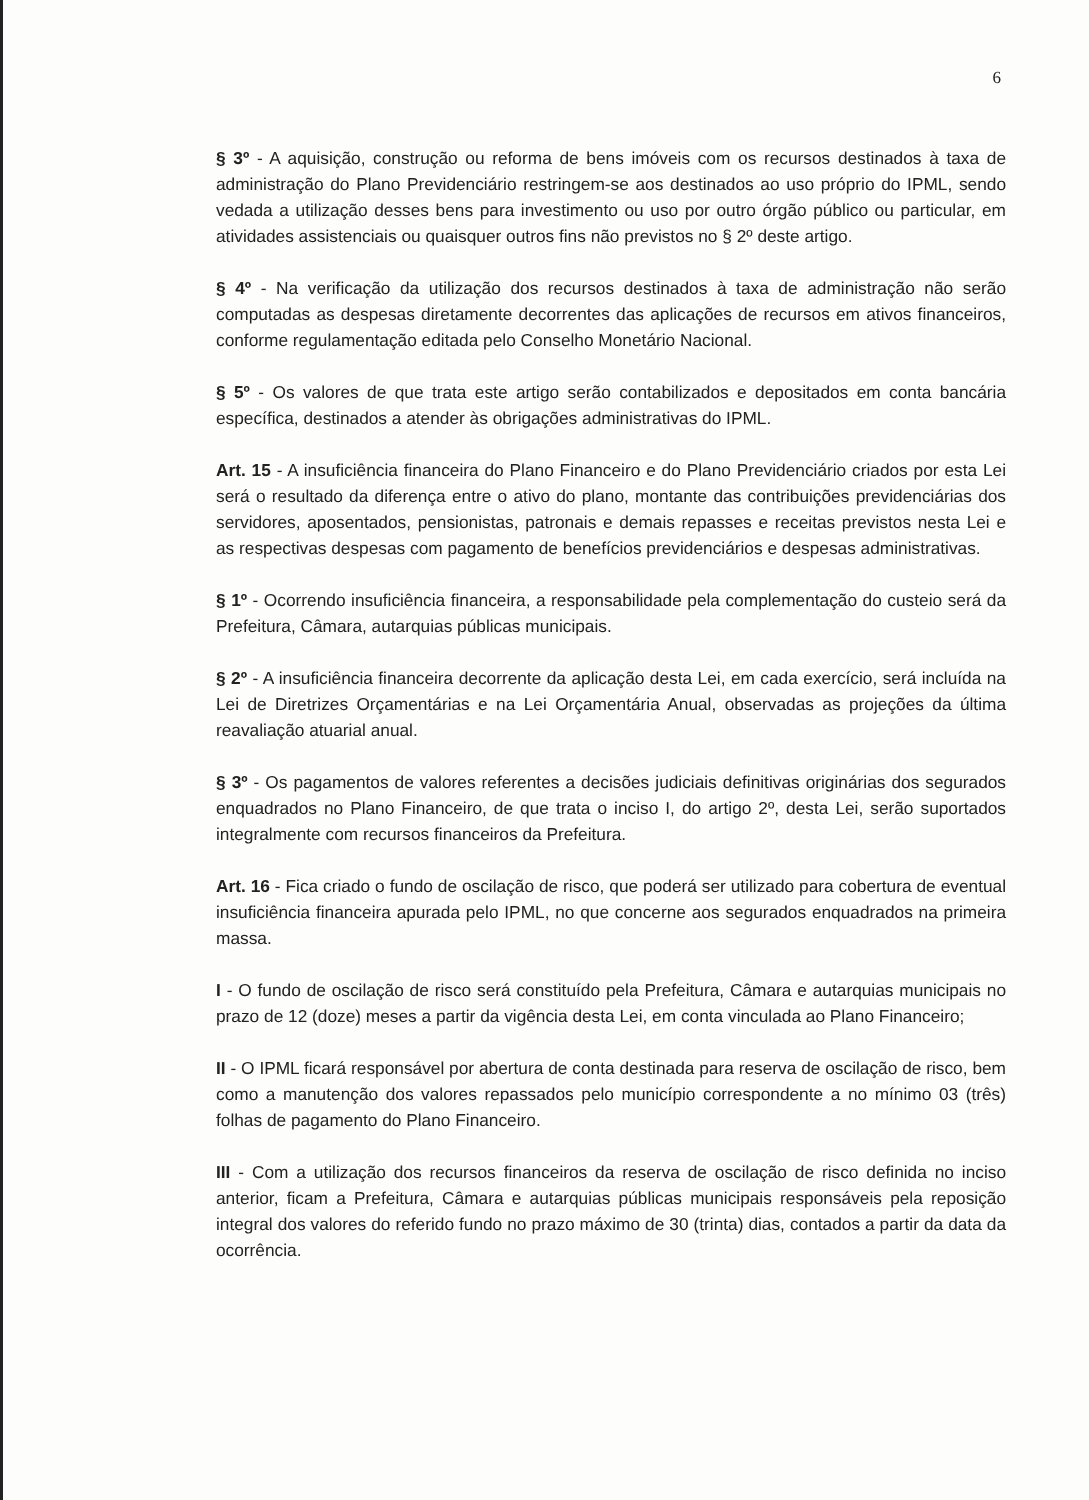6
§ 3º - A aquisição, construção ou reforma de bens imóveis com os recursos destinados à taxa de administração do Plano Previdenciário restringem-se aos destinados ao uso próprio do IPML, sendo vedada a utilização desses bens para investimento ou uso por outro órgão público ou particular, em atividades assistenciais ou quaisquer outros fins não previstos no § 2º deste artigo.
§ 4º - Na verificação da utilização dos recursos destinados à taxa de administração não serão computadas as despesas diretamente decorrentes das aplicações de recursos em ativos financeiros, conforme regulamentação editada pelo Conselho Monetário Nacional.
§ 5º - Os valores de que trata este artigo serão contabilizados e depositados em conta bancária específica, destinados a atender às obrigações administrativas do IPML.
Art. 15 - A insuficiência financeira do Plano Financeiro e do Plano Previdenciário criados por esta Lei será o resultado da diferença entre o ativo do plano, montante das contribuições previdenciárias dos servidores, aposentados, pensionistas, patronais e demais repasses e receitas previstos nesta Lei e as respectivas despesas com pagamento de benefícios previdenciários e despesas administrativas.
§ 1º - Ocorrendo insuficiência financeira, a responsabilidade pela complementação do custeio será da Prefeitura, Câmara, autarquias públicas municipais.
§ 2º - A insuficiência financeira decorrente da aplicação desta Lei, em cada exercício, será incluída na Lei de Diretrizes Orçamentárias e na Lei Orçamentária Anual, observadas as projeções da última reavaliação atuarial anual.
§ 3º - Os pagamentos de valores referentes a decisões judiciais definitivas originárias dos segurados enquadrados no Plano Financeiro, de que trata o inciso I, do artigo 2º, desta Lei, serão suportados integralmente com recursos financeiros da Prefeitura.
Art. 16 - Fica criado o fundo de oscilação de risco, que poderá ser utilizado para cobertura de eventual insuficiência financeira apurada pelo IPML, no que concerne aos segurados enquadrados na primeira massa.
I - O fundo de oscilação de risco será constituído pela Prefeitura, Câmara e autarquias municipais no prazo de 12 (doze) meses a partir da vigência desta Lei, em conta vinculada ao Plano Financeiro;
II - O IPML ficará responsável por abertura de conta destinada para reserva de oscilação de risco, bem como a manutenção dos valores repassados pelo município correspondente a no mínimo 03 (três) folhas de pagamento do Plano Financeiro.
III - Com a utilização dos recursos financeiros da reserva de oscilação de risco definida no inciso anterior, ficam a Prefeitura, Câmara e autarquias públicas municipais responsáveis pela reposição integral dos valores do referido fundo no prazo máximo de 30 (trinta) dias, contados a partir da data da ocorrência.